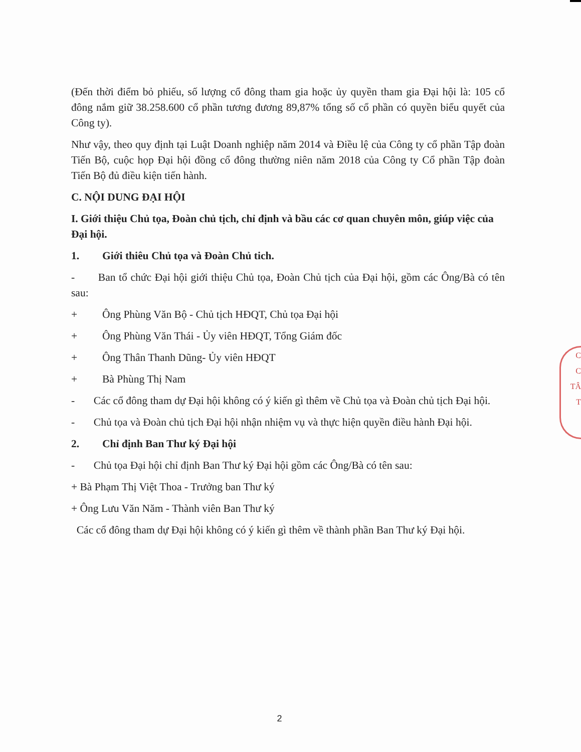(Đến thời điểm bỏ phiếu, số lượng cổ đông tham gia hoặc ủy quyền tham gia Đại hội là: 105 cổ đông nắm giữ 38.258.600 cổ phần tương đương 89,87% tổng số cổ phần có quyền biểu quyết của Công ty).
Như vậy, theo quy định tại Luật Doanh nghiệp năm 2014 và Điều lệ của Công ty cổ phần Tập đoàn Tiến Bộ, cuộc họp Đại hội đồng cổ đông thường niên năm 2018 của Công ty Cổ phần Tập đoàn Tiến Bộ đủ điều kiện tiến hành.
C. NỘI DUNG ĐẠI HỘI
I. Giới thiệu Chủ tọa, Đoàn chủ tịch, chỉ định và bầu các cơ quan chuyên môn, giúp việc của Đại hội.
1. Giới thiêu Chủ tọa và Đoàn Chủ tich.
- Ban tổ chức Đại hội giới thiệu Chủ tọa, Đoàn Chủ tịch của Đại hội, gồm các Ông/Bà có tên sau:
+ Ông Phùng Văn Bộ - Chủ tịch HĐQT, Chủ tọa Đại hội
+ Ông Phùng Văn Thái - Ủy viên HĐQT, Tổng Giám đốc
+ Ông Thân Thanh Dũng- Ủy viên HĐQT
+ Bà Phùng Thị Nam
- Các cổ đông tham dự Đại hội không có ý kiến gì thêm về Chủ tọa và Đoàn chủ tịch Đại hội.
- Chủ tọa và Đoàn chủ tịch Đại hội nhận nhiệm vụ và thực hiện quyền điều hành Đại hội.
2. Chỉ định Ban Thư ký Đại hội
- Chủ tọa Đại hội chỉ định Ban Thư ký Đại hội gồm các Ông/Bà có tên sau:
+ Bà Phạm Thị Việt Thoa - Trưởng ban Thư ký
+ Ông Lưu Văn Năm - Thành viên Ban Thư ký
Các cổ đông tham dự Đại hội không có ý kiến gì thêm về thành phần Ban Thư ký Đại hội.
C
C
TÂ
T
2